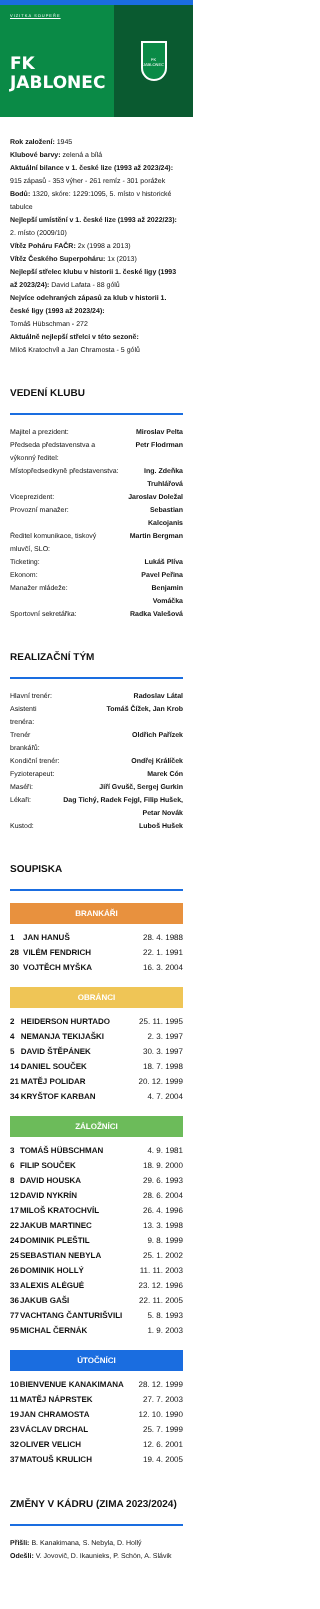VIZITKA SOUPEŘE
FK JABLONEC
FK
JABLONEC
Rok založení: 1945
Klubové barvy: zelená a bílá
Aktuální bilance v 1. české lize (1993 až 2023/24): 915 zápasů - 353 výher - 261 remíz - 301 porážek
Bodů: 1320, skóre: 1229:1095, 5. místo v historické tabulce
Nejlepší umístění v 1. české lize (1993 až 2022/23): 2. místo (2009/10)
Vítěz Poháru FAČR: 2x (1998 a 2013)
Vítěz Českého Superpoháru: 1x (2013)
Nejlepší střelec klubu v historii 1. české ligy (1993 až 2023/24): David Lafata - 88 gólů
Nejvíce odehraných zápasů za klub v historii 1. české ligy (1993 až 2023/24):
Tomáš Hübschman - 272
Aktuálně nejlepší střelci v této sezoně:
Miloš Kratochvíl a Jan Chramosta - 5 gólů
VEDENÍ KLUBU
| Majitel a prezident: | Miroslav Pelta |
| Předseda představenstva a výkonný ředitel: | Petr Flodrman |
| Místopředsedkyně představenstva: | Ing. Zdeňka Truhlářová |
| Viceprezident: | Jaroslav Doležal |
| Provozní manažer: | Sebastian Kalcojanis |
| Ředitel komunikace, tiskový mluvčí, SLO: | Martin Bergman |
| Ticketing: | Lukáš Plíva |
| Ekonom: | Pavel Peřina |
| Manažer mládeže: | Benjamin Vomáčka |
| Sportovní sekretářka: | Radka Valešová |
REALIZAČNÍ TÝM
| Hlavní trenér: | Radoslav Látal |
| Asistenti trenéra: | Tomáš Čížek, Jan Krob |
| Trenér brankářů: | Oldřich Pařízek |
| Kondiční trenér: | Ondřej Králíček |
| Fyzioterapeut: | Marek Cón |
| Maséři: | Jiří Gvušč, Sergej Gurkin |
| Lékaři: | Dag Tichý, Radek Fejgl, Filip Hušek, Petar Novák |
| Kustod: | Luboš Hušek |
SOUPISKA
BRANKÁŘI
| 1 | JAN HANUŠ | 28. 4. 1988 |
| 28 | VILÉM FENDRICH | 22. 1. 1991 |
| 30 | VOJTĚCH MYŠKA | 16. 3. 2004 |
OBRÁNCI
| 2 | HEIDERSON HURTADO | 25. 11. 1995 |
| 4 | NEMANJA TEKIJAŠKI | 2. 3. 1997 |
| 5 | DAVID ŠTĚPÁNEK | 30. 3. 1997 |
| 14 | DANIEL SOUČEK | 18. 7. 1998 |
| 21 | MATĚJ POLIDAR | 20. 12. 1999 |
| 34 | KRYŠTOF KARBAN | 4. 7. 2004 |
ZÁLOŽNÍCI
| 3 | TOMÁŠ HÜBSCHMAN | 4. 9. 1981 |
| 6 | FILIP SOUČEK | 18. 9. 2000 |
| 8 | DAVID HOUSKA | 29. 6. 1993 |
| 12 | DAVID NYKRÍN | 28. 6. 2004 |
| 17 | MILOŠ KRATOCHVÍL | 26. 4. 1996 |
| 22 | JAKUB MARTINEC | 13. 3. 1998 |
| 24 | DOMINIK PLEŠTIL | 9. 8. 1999 |
| 25 | SEBASTIAN NEBYLA | 25. 1. 2002 |
| 26 | DOMINIK HOLLÝ | 11. 11. 2003 |
| 33 | ALEXIS ALÉGUÉ | 23. 12. 1996 |
| 36 | JAKUB GAŠI | 22. 11. 2005 |
| 77 | VACHTANG ČANTURIŠVILI | 5. 8. 1993 |
| 95 | MICHAL ČERNÁK | 1. 9. 2003 |
ÚTOČNÍCI
| 10 | BIENVENUE KANAKIMANA | 28. 12. 1999 |
| 11 | MATĚJ NÁPRSTEK | 27. 7. 2003 |
| 19 | JAN CHRAMOSTA | 12. 10. 1990 |
| 23 | VÁCLAV DRCHAL | 25. 7. 1999 |
| 32 | OLIVER VELICH | 12. 6. 2001 |
| 37 | MATOUŠ KRULICH | 19. 4. 2005 |
ZMĚNY V KÁDRU (ZIMA 2023/2024)
Přišli: B. Kanakimana, S. Nebyla, D. Hollý
Odešli: V. Jovovič, D. Ikaunieks, P. Schön, A. Slávik